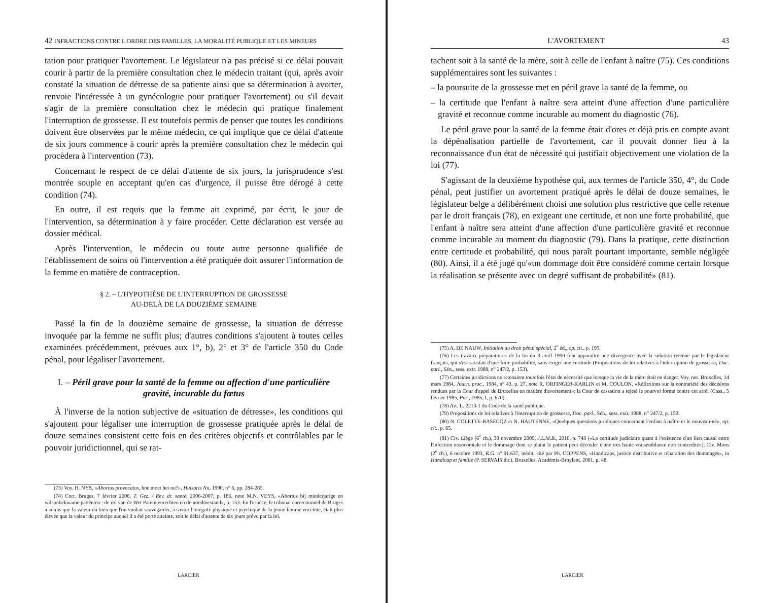42 INFRACTIONS CONTRE L'ORDRE DES FAMILLES, LA MORALITÉ PUBLIQUE ET LES MINEURS
tation pour pratiquer l'avortement. Le législateur n'a pas précisé si ce délai pouvait courir à partir de la première consultation chez le médecin traitant (qui, après avoir constaté la situation de détresse de sa patiente ainsi que sa détermination à avorter, renvoie l'intéressée à un gynécologue pour pratiquer l'avortement) ou s'il devait s'agir de la première consultation chez le médecin qui pratique finalement l'interruption de grossesse. Il est toutefois permis de penser que toutes les conditions doivent être observées par le même médecin, ce qui implique que ce délai d'attente de six jours commence à courir après la première consultation chez le médecin qui procèdera à l'intervention (73).
Concernant le respect de ce délai d'attente de six jours, la jurisprudence s'est montrée souple en acceptant qu'en cas d'urgence, il puisse être dérogé à cette condition (74).
En outre, il est requis que la femme ait exprimé, par écrit, le jour de l'intervention, sa détermination à y faire procéder. Cette déclaration est versée au dossier médical.
Après l'intervention, le médecin ou toute autre personne qualifiée de l'établissement de soins où l'intervention a été pratiquée doit assurer l'information de la femme en matière de contraception.
§ 2. – L'HYPOTHÈSE DE L'INTERRUPTION DE GROSSESSE
AU-DELÀ DE LA DOUZIÈME SEMAINE
Passé la fin de la douzième semaine de grossesse, la situation de détresse invoquée par la femme ne suffit plus; d'autres conditions s'ajoutent à toutes celles examinées précédemment, prévues aux 1°, b), 2° et 3° de l'article 350 du Code pénal, pour légaliser l'avortement.
I. – Péril grave pour la santé de la femme ou affection d'une particulière gravité, incurable du fœtus
À l'inverse de la notion subjective de «situation de détresse», les conditions qui s'ajoutent pour légaliser une interruption de grossesse pratiquée après le délai de douze semaines consistent cette fois en des critères objectifs et contrôlables par le pouvoir juridictionnel, qui se rat-
(73) Voy. H. NYS, «Abortus provocatus, hoe moet het nu?», Huisarts Nu, 1990, n° 6, pp. 284-285.
(74) Corr. Bruges, 7 février 2006, T. Gez. / Rev. dr. santé, 2006-2007, p. 186, note M.N. VEYS, «Abortus bij minderjarige en wilsonbekwame patiënten : de rol van de Wet Patiëntenrechten en de noodtoestand», p. 153. En l'espèce, le tribunal correctionnel de Bruges a admis que la valeur du bien que l'on voulait sauvegarder, à savoir l'intégrité physique et psychique de la jeune femme enceinte, était plus élevée que la valeur du principe auquel il a été porté atteinte, soit le délai d'attente de six jours prévu par la loi.
LARCIER
L'AVORTEMENT 43
tachent soit à la santé de la mère, soit à celle de l'enfant à naître (75). Ces conditions supplémentaires sont les suivantes :
– la poursuite de la grossesse met en péril grave la santé de la femme, ou
– la certitude que l'enfant à naître sera atteint d'une affection d'une particulière gravité et reconnue comme incurable au moment du diagnostic (76).
Le péril grave pour la santé de la femme était d'ores et déjà pris en compte avant la dépénalisation partielle de l'avortement, car il pouvait donner lieu à la reconnaissance d'un état de nécessité qui justifiait objectivement une violation de la loi (77).
S'agissant de la deuxième hypothèse qui, aux termes de l'article 350, 4°, du Code pénal, peut justifier un avortement pratiqué après le délai de douze semaines, le législateur belge a délibérément choisi une solution plus restrictive que celle retenue par le droit français (78), en exigeant une certitude, et non une forte probabilité, que l'enfant à naître sera atteint d'une affection d'une particulière gravité et reconnue comme incurable au moment du diagnostic (79). Dans la pratique, cette distinction entre certitude et probabilité, qui nous paraît pourtant importante, semble négligée (80). Ainsi, il a été jugé qu'«un dommage doit être considéré comme certain lorsque la réalisation se présente avec un degré suffisant de probabilité» (81).
(75) A. DE NAUW, Initiation au droit pénal spécial, 2<sup>e</sup> éd., op. cit., p. 195.
(76) Les travaux préparatoires de la loi du 3 avril 1990 font apparaître une divergence avec la solution retenue par le législateur français, qui s'est satisfait d'une forte probabilité, sans exiger une certitude (Propositions de loi relatives à l'interruption de grossesse, Doc. parl., Sén., sess. extr. 1988, n° 247/2, p. 153).
(77) Certaines juridictions ne retenaient toutefois l'état de nécessité que lorsque la vie de la mère était en danger. Voy. not. Bruxelles, 14 mars 1984, Journ. proc., 1984, n° 43, p. 27, note R. ORFINGER-KARLIN et M. COULON, «Réflexions sur la contrariété des décisions rendues par la Cour d'appel de Bruxelles en matière d'avortement»; la Cour de cassation a rejeté le pourvoi formé contre cet arrêt (Cass., 5 février 1985, Pas., 1985, I, p. 670).
(78) Art. L. 2213-1 du Code de la santé publique.
(79) Propositions de loi relatives à l'interruption de grossesse, Doc. parl., Sén., sess. extr. 1988, n° 247/2, p. 153.
(80) N. COLETTE-BASECQZ et N. HAUTENNE, «Quelques questions juridiques concernant l'enfant à naître et le nouveau-né», op. cit., p. 65.
(81) Civ. Liège (6<sup>e</sup> ch.), 30 novembre 2009, J.L.M.B., 2010, p. 748 («La certitude judiciaire quant à l'existence d'un lien causal entre l'infection nosocomiale et le dommage dont se plaint le patient peut découler d'une très haute vraisemblance non contredite»); Civ. Mons (2<sup>e</sup> ch.), 6 octobre 1993, R.G. n° 91.637, inédit, cité par Ph. COPPENS, «Handicaps, justice distributive et réparation des dommages», in Handicap et famille (P. SERVAIS dir.), Bruxelles, Académia-Bruylant, 2001, p. 48.
LARCIER